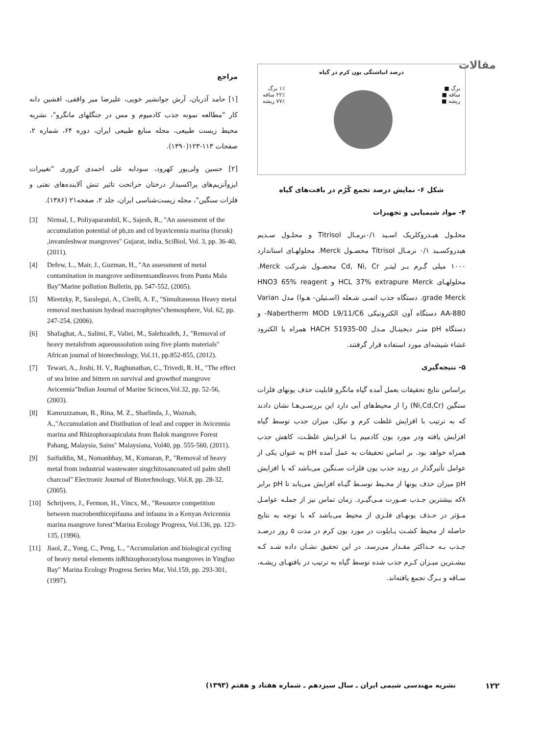مقالات
درصد انباشتگی یون کرم در گیاه
برگ ■
ساقه ■
ریشه ■
۱٪ برگ
۲۲٪ ساقه
۷۷٪ ریشه
شکل ۶- نمایش درصد تجمع کُرُم در بافت‌های گیاه
۴- مواد شیمیایی و تجهیزات
محلـول هیـدروکلریک اسـید ۰/۱نرمـال Titrisol و محلـول سـدیم هیدروکسـید ۰/۱ نرمـال Titrisol محصـول Merck. محلولهـای استاندارد ۱۰۰۰ میلی گـرم بـر لیتـر Cd, Ni, Cr محصـول شـرکت Merck. محلولهـای HCL 37% extrapure Merck و HNO3 65% reagent grade Merck. دستگاه جذب اتمـی شـعله (اسـتیلن- هـوا) مدل Varian AA-880 دستگاه آون الکترونیکی Nabertherm MOD L9/11/C6- و دستگاه pH متـر دیجیتـال مـدل HACH 51935-00 همراه با الکترود غشاء شیشه‌ای مورد استفاده قرار گرفتند.
۵- نتیجه‌گیری
براساس نتایج تحقیقات بعمل آمده گیاه مانگرو قابلیت حذف یونهای فلزات سنگین (Ni,Cd,Cr) را از محیط‌های آبی دارد این بررسـی‌هـا نشان دادند که به ترتیب با افزایش غلظت کرم و نیکل، میزان جذب توسط گیاه افزایش یافته ودر مورد یون کادمیم بـا افـزایش غلظـت، کاهش جذب همراه خواهد بود. بر اساس تحقیقات به عمل آمده pH به عنوان یکی از عوامل تأثیرگذار در روند جذب یون فلزات سـنگین می‌باشد که با افزایش pH میزان حذف یونها از محـیط توسـط گیـاه افزایش می‌یابد تا pH برابر ۸که بیشترین جـذب صـورت مـی‌گیـرد. زمان تماس نیز از جملـه عوامـل مـؤثر در حـذف یونهـای فلـزی از محیط می‌باشد که با توجه به نتایج حاصله از محیط کشـت پـایلوت در مورد یون کرم در مدت ۵ روز درصـد جـذب بـه حـداکثر مقـدار می‌رسد. در این تحقیق نشـان داده شـد کـه بیشـترین میـزان کـرم جذب شده توسط گیاه به ترتیب در بافتهـای ریشـه، سـاقه و بـرگ تجمع یافته‌اند.
مراجع
[۱] حامد آذربان، آرش جوانشیر خویی، علیرضا میر واقفی، افشین دانه کار "مطالعه نمونه جذب کادمیوم و مس در جنگلهای مانگرو"، نشریه محیط زیست طبیعی، مجله منابع طبیعی ایران، دوره ۶۴، شماره ۲، صفحات ۱۱۳-۱۲۳(۱۳۹۰).
[۲] حسین ولی‌پور کهرود، سودابه علی احمدی کروری "تغییرات ایزوآنزیم‌های پراکسیداز درختان حراتحت تاثیر تنش آلاینده‌های نفتی و فلزات سنگین"، مجله زیست‌شناسی ایران، جلد ۲، صفحه۲۱ (۱۳۸۶).
[3] Nirmal, I., Poliyaparambil, K., Sajesh, R., "An assessment of the accumulation potential of pb,zn and cd byavicennia marina (forssk) ,invamleshwar mangroves" Gujarat, india, SciBiol, Vol. 3, pp. 36-40, (2011).
[4] Defew, L., Mair, J., Guzman, H., "An assessment of metal contamination in mangrove sedimentsandleaves from Punta Mala Bay"Marine pollution Bulletin, pp. 547-552, (2005).
[5] Miretzky, P., Saralegui, A., Cirelli, A. F., "Simultaneous Heavy metal removal mechanism bydead macrophytes"chemosphere, Vol. 62, pp. 247-254, (2006).
[6] Shafaghat, A., Salimi, F., Valiei, M., Salehzadeh, J., "Removal of heavy metalsfrom aqueoussolution using five plants materials" African journal of biotechnology, Vol.11, pp.852-855, (2012).
[7] Tewari, A., Joshi, H. V., Raghunathan, C., Trivedi, R. H., "The effect of sea brine and bittern on survival and growthof mangrove Avicennia"Indian Journal of Marine Scinces,Vol.32, pp. 52-56, (2003).
[8] Kamruzzaman, B., Rina, M. Z., Sharlinda, J., Waznah, A.,"Accumulation and Distibution of lead and copper in Avicennia marina and Rhizophoraapiculata from Balok mangrove Forest Pahang, Malaysia, Sains" Malaysiana, Vol40, pp. 555-560, (2011).
[9] Saifuddin, M., Nomanbhay, M., Kumaran, P., "Removal of heavy metal from industrial wastewater singchitosancoated oil palm shell charcoal" Electronic Journal of Biotechnology, Vol.8, pp. 28-32, (2005).
[10] Schrijvers, J., Fermon, H., Vincx, M., "Resource competition between macrobenthicepifauna and infauna in a Kenyan Avicennia marina mangrove forest"Marina Ecology Progress, Vol.136, pp. 123-135, (1996).
[11] Jiaol, Z., Yong, C., Peng, L., "Accumulation and biological cycling of heavy metal elements inRhizophorastylosa mangroves in Yingluo Bay" Marina Ecology Progress Series Mar, Vol.159, pp. 293-301, (1997).
نشریه مهندسی شیمی ایران ـ سال سیزدهم ـ شماره هفتاد و هفتم (۱۳۹۳)
۱۲۲